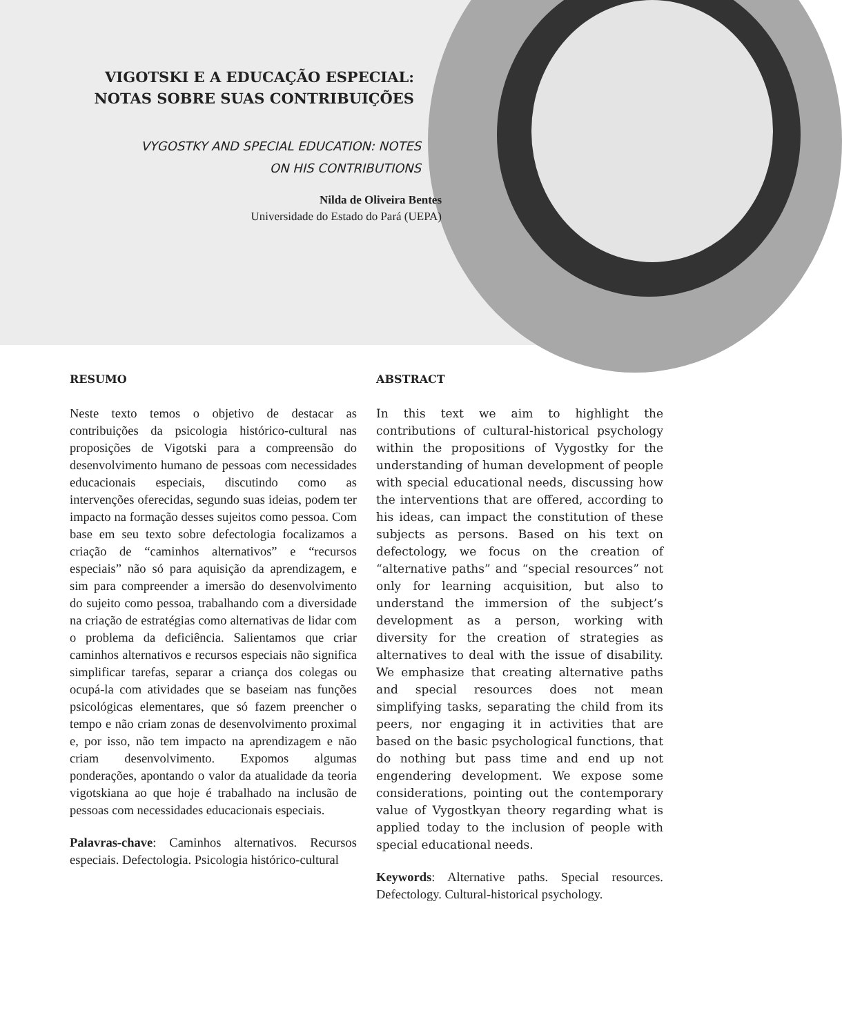VIGOTSKI E A EDUCAÇÃO ESPECIAL:
NOTAS SOBRE SUAS CONTRIBUIÇÕES
VYGOSTKY AND SPECIAL EDUCATION: NOTES
ON HIS CONTRIBUTIONS
Nilda de Oliveira Bentes
Universidade do Estado do Pará (UEPA)
RESUMO
Neste texto temos o objetivo de destacar as contribuições da psicologia histórico-cultural nas proposições de Vigotski para a compreensão do desenvolvimento humano de pessoas com necessidades educacionais especiais, discutindo como as intervenções oferecidas, segundo suas ideias, podem ter impacto na formação desses sujeitos como pessoa. Com base em seu texto sobre defectologia focalizamos a criação de “caminhos alternativos” e “recursos especiais” não só para aquisição da aprendizagem, e sim para compreender a imersão do desenvolvimento do sujeito como pessoa, trabalhando com a diversidade na criação de estratégias como alternativas de lidar com o problema da deficiência. Salientamos que criar caminhos alternativos e recursos especiais não significa simplificar tarefas, separar a criança dos colegas ou ocupá-la com atividades que se baseiam nas funções psicológicas elementares, que só fazem preencher o tempo e não criam zonas de desenvolvimento proximal e, por isso, não tem impacto na aprendizagem e não criam desenvolvimento. Expomos algumas ponderações, apontando o valor da atualidade da teoria vigotskiana ao que hoje é trabalhado na inclusão de pessoas com necessidades educacionais especiais.
Palavras-chave: Caminhos alternativos. Recursos especiais. Defectologia. Psicologia histórico-cultural
ABSTRACT
In this text we aim to highlight the contributions of cultural-historical psychology within the propositions of Vygostky for the understanding of human development of people with special educational needs, discussing how the interventions that are offered, according to his ideas, can impact the constitution of these subjects as persons. Based on his text on defectology, we focus on the creation of “alternative paths” and “special resources” not only for learning acquisition, but also to understand the immersion of the subject’s development as a person, working with diversity for the creation of strategies as alternatives to deal with the issue of disability. We emphasize that creating alternative paths and special resources does not mean simplifying tasks, separating the child from its peers, nor engaging it in activities that are based on the basic psychological functions, that do nothing but pass time and end up not engendering development. We expose some considerations, pointing out the contemporary value of Vygostkyan theory regarding what is applied today to the inclusion of people with special educational needs.
Keywords: Alternative paths. Special resources. Defectology. Cultural-historical psychology.